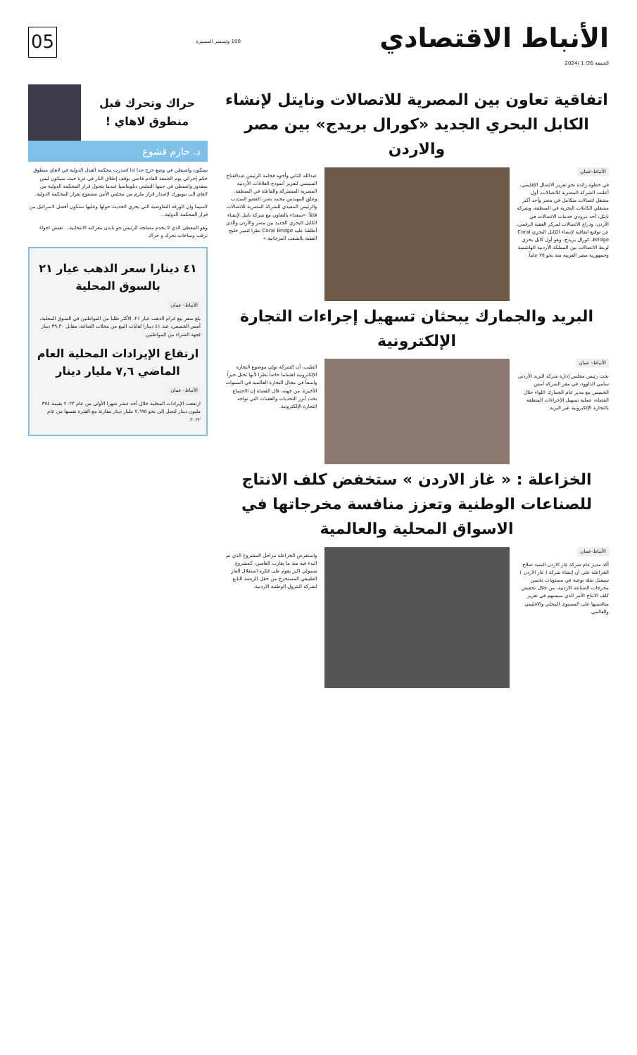الأنباط الاقتصادي
الجمعة 26/ 1 /2024
100 وتستمر المسيرة
05
اتفاقية تعاون بين المصرية للاتصالات ونايتل لإنشاء الكابل البحري الجديد «كورال بريدج» بين مصر والاردن
الأنباط-عمان
في خطوة رائدة نحو تعزيز الاتصال الإقليمي، أعلنت الشركة المصرية للاتصالات، أول مشغل اتصالات متكامل في مصر وأحد أكبر مشغلي الكابلات البحرية في المنطقة، وشركة نايتل، أحد مزودي خدمات الاتصالات في الأردن، وذراع الاتصالات لمركز العقبة الرقمي، عن توقيع اتفاقية لإنشاء الكابل البحري Coral Bridge، كورال بريدج، وهو أول كابل بحري لربط الاتصالات بين المملكة الأردنية الهاشمية وجمهورية مصر العربية منذ نحو ٢٥ عاماً.
عبدالله الثاني وأخوه فخامة الرئيس عبدالفتاح السيسي لتعزيز أنموذج العلاقات الأردنية المصرية المشتركة والفاعلة في المنطقة. وعلق المهندس محمد نصر، العضو المنتدب والرئيس التنفيذي للشركة المصرية للاتصالات قائلاً: «سعداء بالتعاون مع شركة نايتل لإنشاء الكابل البحري الجديد بين مصر والأردن والذي أطلقنا عليه Coral Bridge نظرا لتميز خليج العقبة بالشعب المرجانية.»
البريد والجمارك يبحثان تسهيل إجراءات التجارة الإلكترونية
الأنباط- عمان
بحث رئيس مجلس إدارة شركة البريد الأردني سامي الداوود، في مقر الشركة أمس الخميس مع مدير عام الجمارك اللواء جلال القضاة، عملية تسهيل الإجراءات المتعلقة بالتجارة الإلكترونية عبر البريد.
الطيب، أن الشركة تولي موضوع التجارة الإلكترونية اهتماما خاصاً نظرا لأنها تحتل حيزاً واسعاً في مجال التجارة العالمية في السنوات الأخيرة. من جهته، قال القضاة إن الاجتماع بحث أبرز التحديات والعقبات التي تواجه التجارة الإلكترونية.
الخزاعلة : « غاز الاردن » ستخفض كلف الانتاج للصناعات الوطنية وتعزز منافسة مخرجاتها في الاسواق المحلية والعالمية
الأنباط-عمان
أكد مدير عام شركة غاز الاردن السيد صلاح الخزاعلة على أن إنشاء شركة ( غاز الاردن ) سيمثل نقلة نوعية في مستويات تحسن مخرجات الصناعة الاردنية، من خلال تخفيض كلف الانتاج الأمر الذي سيسهم في تعزيز منافستها على المستوى المحلي والاقليمي والعالمي.
واستعرض الخزاعلة مراحل المشروع الذي تم البدء فيه منذ ما يقارب العامين، كمشروع شمولي اكبر يقوم على فكرة استغلال الغاز الطبيعي المستخرج من حقل الريشة التابع لشركة البترول الوطنية الاردنية.
حراك وتحرك قبل منطوق لاهاي !
د. حازم قشوع
ستكون واشنطن في وضع حرج جدا اذا اصدرت محكمة العدل الدولية في لاهاي منطوق حكم إجرائي يوم الجمعة القادم قاضي بوقف إطلاق النار في غزة حيث سيكون ليس بمقدور واشنطن في حينها التملص دبلوماسيا عندما يتحول قرار المحكمة الدولية من لاهاي الى نيويورك لإصدار قرار ملزم من مجلس الأمن مشفوع بقرار المحكمة الدولية.
لاسيما وان الورقة التفاوضية التي يجري الحديث حولها وعليها ستكون أفضل لاسرائيل من قرار المحكمة الدولية...
وهو المعطى الذي لا يخدم مصلحة الرئيس جو بايدن معركته الانتخابية... تعيش اجواء ترقب ومناخات تحرك و حراك
٤١ دينارا سعر الذهب عيار ٢١ بالسوق المحلية
الأنباط- عمان
بلغ سعر بيع غرام الذهب عيار ٢١، الأكثر طلبا من المواطنين في السوق المحلية، أمس الخميس، عند ٤١ دينارا لغايات البيع من محلات الصاغة، مقابل ٣٩,٣٠ دينار لجهة الشراء من المواطنين.
ارتفاع الإيرادات المحلية العام الماضي ٧,٦ مليار دينار
الأنباط- عمان
ارتفعت الإيرادات المحلية خلال أحد عشر شهرا الأولى من عام ٢٠٢٣ بقيمة ٣٧٤ مليون دينار لتصل إلى نحو ٧,٦٩٥ مليار دينار مقارنة مع الفترة نفسها من عام ٢٠٢٢.